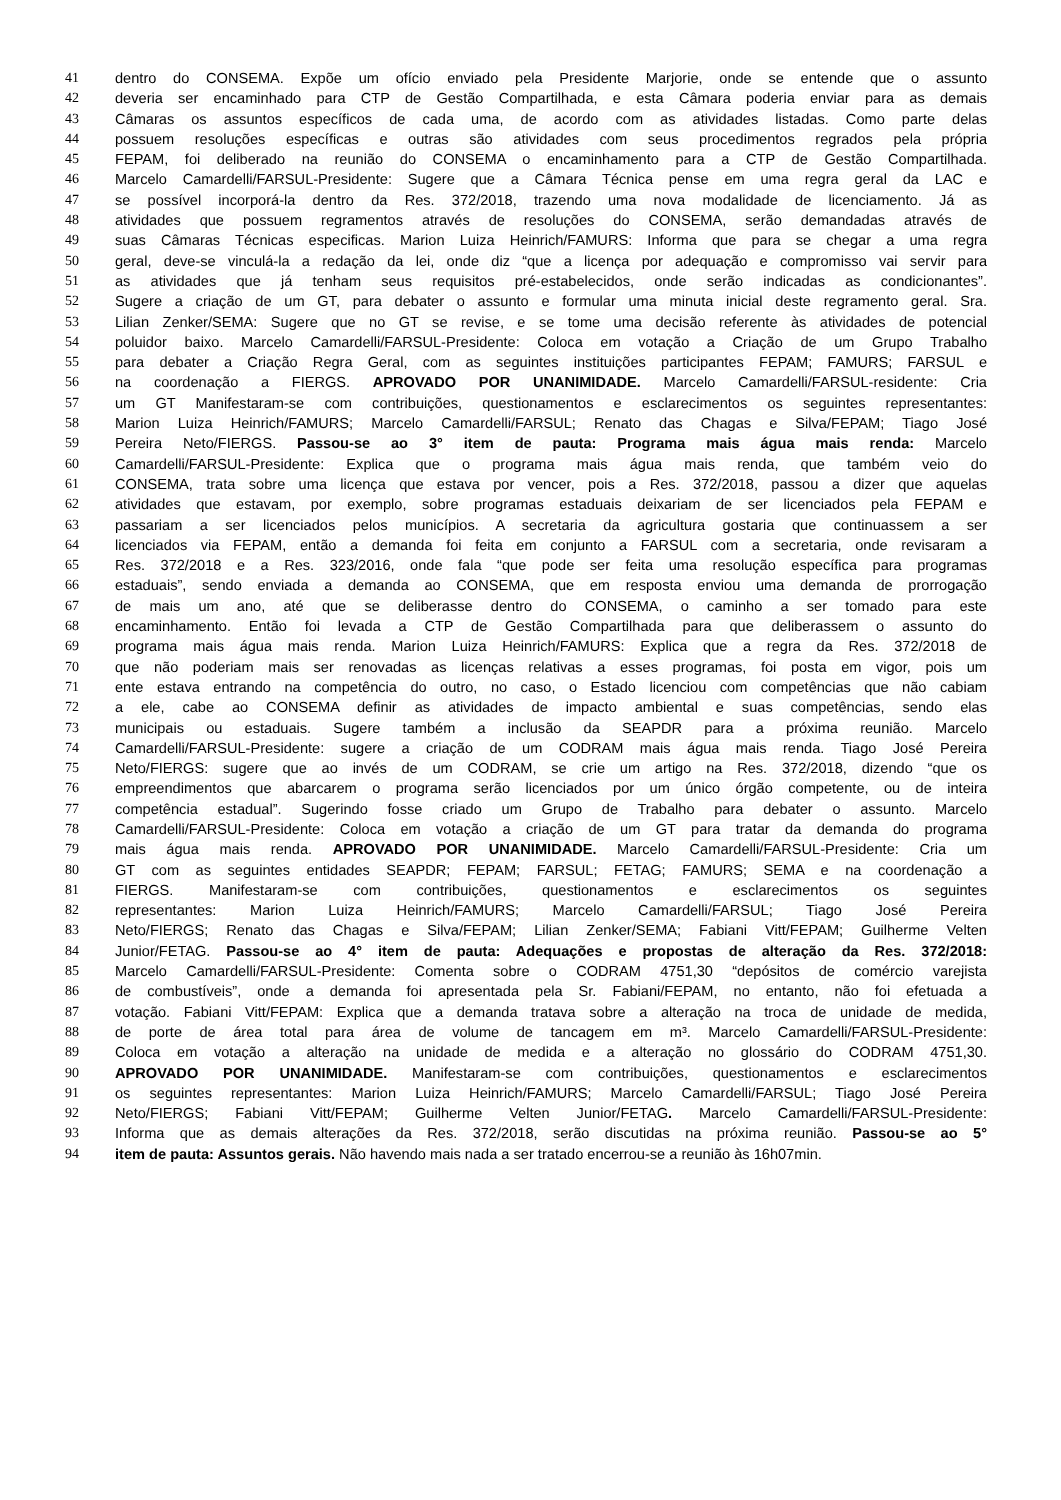41 dentro do CONSEMA. Expõe um ofício enviado pela Presidente Marjorie, onde se entende que o assunto
42 deveria ser encaminhado para CTP de Gestão Compartilhada, e esta Câmara poderia enviar para as demais
43 Câmaras os assuntos específicos de cada uma, de acordo com as atividades listadas. Como parte delas
44 possuem resoluções específicas e outras são atividades com seus procedimentos regrados pela própria
45 FEPAM, foi deliberado na reunião do CONSEMA o encaminhamento para a CTP de Gestão Compartilhada.
46 Marcelo Camardelli/FARSUL-Presidente: Sugere que a Câmara Técnica pense em uma regra geral da LAC e
47 se possível incorporá-la dentro da Res. 372/2018, trazendo uma nova modalidade de licenciamento. Já as
48 atividades que possuem regramentos através de resoluções do CONSEMA, serão demandadas através de
49 suas Câmaras Técnicas especificas. Marion Luiza Heinrich/FAMURS: Informa que para se chegar a uma regra
50 geral, deve-se vinculá-la a redação da lei, onde diz “que a licença por adequação e compromisso vai servir para
51 as atividades que já tenham seus requisitos pré-estabelecidos, onde serão indicadas as condicionantes”.
52 Sugere a criação de um GT, para debater o assunto e formular uma minuta inicial deste regramento geral. Sra.
53 Lilian Zenker/SEMA: Sugere que no GT se revise, e se tome uma decisão referente às atividades de potencial
54 poluidor baixo. Marcelo Camardelli/FARSUL-Presidente: Coloca em votação a Criação de um Grupo Trabalho
55 para debater a Criação Regra Geral, com as seguintes instituições participantes FEPAM; FAMURS; FARSUL e
56 na coordenação a FIERGS. APROVADO POR UNANIMIDADE. Marcelo Camardelli/FARSUL-residente: Cria
57 um GT Manifestaram-se com contribuições, questionamentos e esclarecimentos os seguintes representantes:
58 Marion Luiza Heinrich/FAMURS; Marcelo Camardelli/FARSUL; Renato das Chagas e Silva/FEPAM; Tiago José
59 Pereira Neto/FIERGS. Passou-se ao 3° item de pauta: Programa mais água mais renda: Marcelo
60 Camardelli/FARSUL-Presidente: Explica que o programa mais água mais renda, que também veio do
61 CONSEMA, trata sobre uma licença que estava por vencer, pois a Res. 372/2018, passou a dizer que aquelas
62 atividades que estavam, por exemplo, sobre programas estaduais deixariam de ser licenciados pela FEPAM e
63 passariam a ser licenciados pelos municípios. A secretaria da agricultura gostaria que continuassem a ser
64 licenciados via FEPAM, então a demanda foi feita em conjunto a FARSUL com a secretaria, onde revisaram a
65 Res. 372/2018 e a Res. 323/2016, onde fala “que pode ser feita uma resolução específica para programas
66 estaduais”, sendo enviada a demanda ao CONSEMA, que em resposta enviou uma demanda de prorrogação
67 de mais um ano, até que se deliberasse dentro do CONSEMA, o caminho a ser tomado para este
68 encaminhamento. Então foi levada a CTP de Gestão Compartilhada para que deliberassem o assunto do
69 programa mais água mais renda. Marion Luiza Heinrich/FAMURS: Explica que a regra da Res. 372/2018 de
70 que não poderiam mais ser renovadas as licenças relativas a esses programas, foi posta em vigor, pois um
71 ente estava entrando na competência do outro, no caso, o Estado licenciou com competências que não cabiam
72 a ele, cabe ao CONSEMA definir as atividades de impacto ambiental e suas competências, sendo elas
73 municipais ou estaduais. Sugere também a inclusão da SEAPDR para a próxima reunião. Marcelo
74 Camardelli/FARSUL-Presidente: sugere a criação de um CODRAM mais água mais renda. Tiago José Pereira
75 Neto/FIERGS: sugere que ao invés de um CODRAM, se crie um artigo na Res. 372/2018, dizendo “que os
76 empreendimentos que abarcarem o programa serão licenciados por um único órgão competente, ou de inteira
77 competência estadual”. Sugerindo fosse criado um Grupo de Trabalho para debater o assunto. Marcelo
78 Camardelli/FARSUL-Presidente: Coloca em votação a criação de um GT para tratar da demanda do programa
79 mais água mais renda. APROVADO POR UNANIMIDADE. Marcelo Camardelli/FARSUL-Presidente: Cria um
80 GT com as seguintes entidades SEAPDR; FEPAM; FARSUL; FETAG; FAMURS; SEMA e na coordenação a
81 FIERGS. Manifestaram-se com contribuições, questionamentos e esclarecimentos os seguintes
82 representantes: Marion Luiza Heinrich/FAMURS; Marcelo Camardelli/FARSUL; Tiago José Pereira
83 Neto/FIERGS; Renato das Chagas e Silva/FEPAM; Lilian Zenker/SEMA; Fabiani Vitt/FEPAM; Guilherme Velten
84 Junior/FETAG. Passou-se ao 4° item de pauta: Adequações e propostas de alteração da Res. 372/2018:
85 Marcelo Camardelli/FARSUL-Presidente: Comenta sobre o CODRAM 4751,30 “depósitos de comércio varejista
86 de combustíveis”, onde a demanda foi apresentada pela Sr. Fabiani/FEPAM, no entanto, não foi efetuada a
87 votação. Fabiani Vitt/FEPAM: Explica que a demanda tratava sobre a alteração na troca de unidade de medida,
88 de porte de área total para área de volume de tancagem em m³. Marcelo Camardelli/FARSUL-Presidente:
89 Coloca em votação a alteração na unidade de medida e a alteração no glossário do CODRAM 4751,30.
90 APROVADO POR UNANIMIDADE. Manifestaram-se com contribuições, questionamentos e esclarecimentos
91 os seguintes representantes: Marion Luiza Heinrich/FAMURS; Marcelo Camardelli/FARSUL; Tiago José Pereira
92 Neto/FIERGS; Fabiani Vitt/FEPAM; Guilherme Velten Junior/FETAG. Marcelo Camardelli/FARSUL-Presidente:
93 Informa que as demais alterações da Res. 372/2018, serão discutidas na próxima reunião. Passou-se ao 5°
94 item de pauta: Assuntos gerais. Não havendo mais nada a ser tratado encerrou-se a reunião às 16h07min.